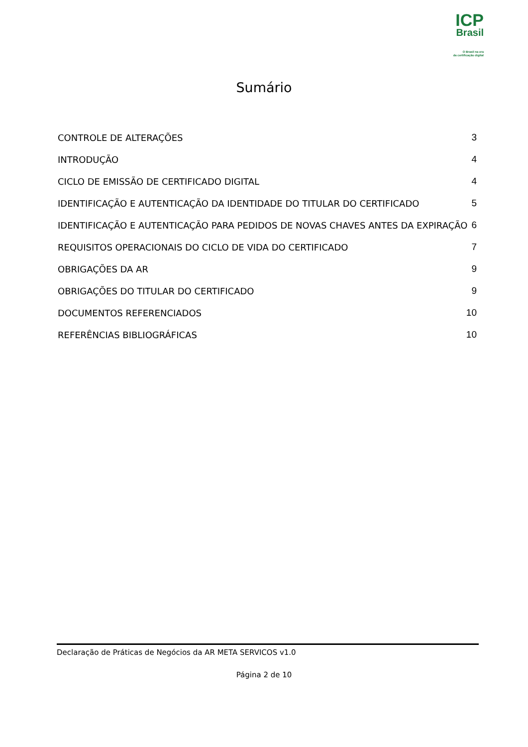ICP
Brasil
O Brasil na era
da certificação digital
Sumário
CONTROLE DE ALTERAÇÕES 3
INTRODUÇÃO 4
CICLO DE EMISSÃO DE CERTIFICADO DIGITAL 4
IDENTIFICAÇÃO E AUTENTICAÇÃO DA IDENTIDADE DO TITULAR DO CERTIFICADO 5
IDENTIFICAÇÃO E AUTENTICAÇÃO PARA PEDIDOS DE NOVAS CHAVES ANTES DA EXPIRAÇÃO 6
REQUISITOS OPERACIONAIS DO CICLO DE VIDA DO CERTIFICADO 7
OBRIGAÇÕES DA AR 9
OBRIGAÇÕES DO TITULAR DO CERTIFICADO 9
DOCUMENTOS REFERENCIADOS 10
REFERÊNCIAS BIBLIOGRÁFICAS 10
Declaração de Práticas de Negócios da AR META SERVICOS v1.0
Página 2 de 10